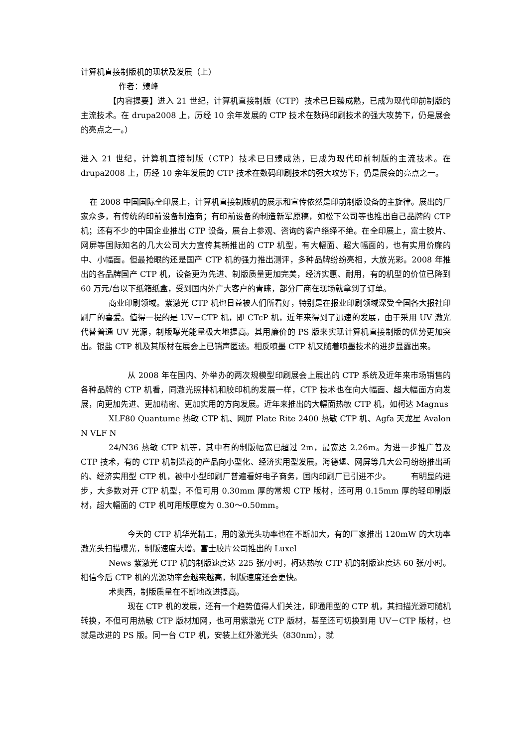计算机直接制版机的现状及发展（上）
作者：臻峰
【内容提要】进入 21 世纪，计算机直接制版（CTP）技术已日臻成熟，已成为现代印前制版的主流技术。在 drupa2008 上，历经 10 余年发展的 CTP 技术在数码印刷技术的强大攻势下，仍是展会的亮点之一。）
进入 21 世纪，计算机直接制版（CTP）技术已日臻成熟，已成为现代印前制版的主流技术。在 drupa2008 上，历经 10 余年发展的 CTP 技术在数码印刷技术的强大攻势下，仍是展会的亮点之一。
在 2008 中国国际全印展上，计算机直接制版机的展示和宣传依然是印前制版设备的主旋律。展出的厂家众多，有传统的印前设备制造商；有印前设备的制造新军原稿，如松下公司等也推出自己品牌的 CTP 机；还有不少的中国企业推出 CTP 设备，展台上参观、咨询的客户络绎不绝。在全印展上，富士胶片、网屏等国际知名的几大公司大力宣传其新推出的 CTP 机型，有大幅面、超大幅面的，也有实用价廉的中、小幅面。但最抢眼的还是国产 CTP 机的强力推出测评，多种品牌纷纷亮相，大放光彩。2008 年推出的各品牌国产 CTP 机，设备更为先进、制版质量更加完美，经济实惠、耐用，有的机型的价位已降到 60 万元/台以下纸箱纸盒，受到国内外广大客户的青睐，部分厂商在现场就拿到了订单。
商业印刷领域。紫激光 CTP 机也日益被人们所看好，特别是在报业印刷领域深受全国各大报社印刷厂的喜爱。值得一提的是 UV－CTP 机，即 CTcP 机，近年来得到了迅速的发展，由于采用 UV 激光代替普通 UV 光源，制版曝光能量极大地提高。其用廉价的 PS 版来实现计算机直接制版的优势更加突出。银盐 CTP 机及其版材在展会上已销声匿迹。相反喷墨 CTP 机又随着喷墨技术的进步显露出来。
从 2008 年在国内、外举办的两次规模型印刷展会上展出的 CTP 系统及近年来市场销售的各种品牌的 CTP 机看，同激光照排机和胶印机的发展一样，CTP 技术也在向大幅面、超大幅面方向发展，向更加先进、更加精密、更加实用的方向发展。近年来推出的大幅面热敏 CTP 机，如柯达 Magnus
XLF80 Quantume 热敏 CTP 机、网屏 Plate Rite 2400 热敏 CTP 机、Agfa 天龙星 Avalon N VLF N
24/N36 热敏 CTP 机等，其中有的制版幅宽已超过 2m，最宽达 2.26m。为进一步推广普及 CTP 技术，有的 CTP 机制造商的产品向小型化、经济实用型发展。海德堡、网屏等几大公司纷纷推出新的、经济实用型 CTP 机，被中小型印刷厂普遍看好电子商务，国内印刷厂已引进不少。　　　有明显的进步，大多数对开 CTP 机型，不但可用 0.30mm 厚的常规 CTP 版材，还可用 0.15mm 厚的轻印刷版材，超大幅面的 CTP 机可用版厚度为 0.30～0.50mm。
今天的 CTP 机华光精工，用的激光头功率也在不断加大，有的厂家推出 120mW 的大功率激光头扫描曝光，制版速度大增。富士胶片公司推出的 Luxel
News 紫激光 CTP 机的制版速度达 225 张/小时，柯达热敏 CTP 机的制版速度达 60 张/小时。相信今后 CTP 机的光源功率会越来越高，制版速度还会更快。
术奥西，制版质量在不断地改进提高。
现在 CTP 机的发展，还有一个趋势值得人们关注，即通用型的 CTP 机，其扫描光源可随机转换，不但可用热敏 CTP 版材加网，也可用紫激光 CTP 版材，甚至还可切换到用 UV－CTP 版材，也就是改进的 PS 版。同一台 CTP 机，安装上红外激光头（830nm），就